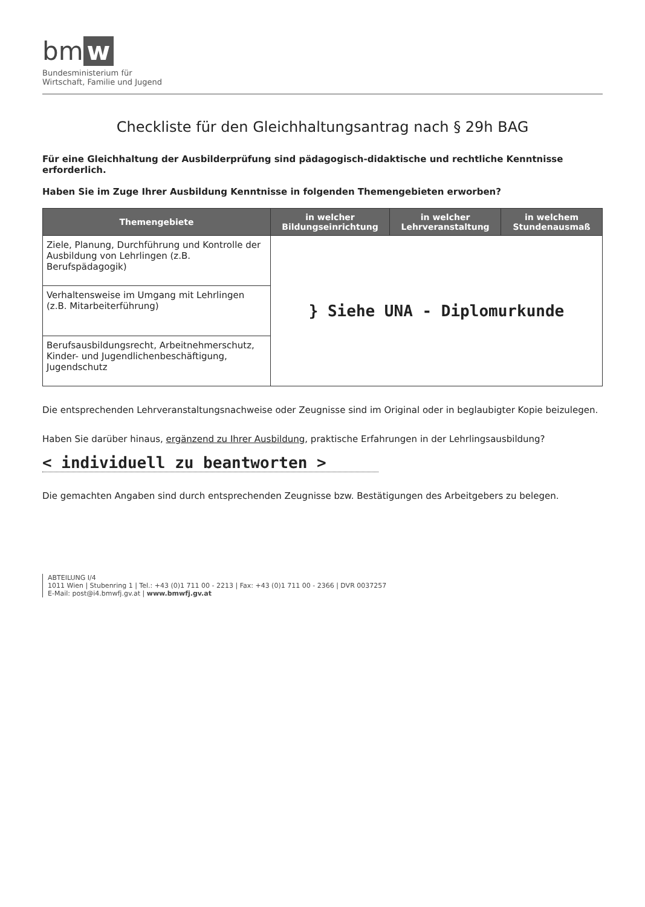bm w
Bundesministerium für
Wirtschaft, Familie und Jugend
Checkliste für den Gleichhaltungsantrag nach § 29h BAG
Für eine Gleichhaltung der Ausbilderprüfung sind pädagogisch-didaktische und rechtliche Kenntnisse erforderlich.
Haben Sie im Zuge Ihrer Ausbildung Kenntnisse in folgenden Themengebieten erworben?
| Themengebiete | in welcher Bildungseinrichtung | in welcher Lehrveranstaltung | in welchem Stundenausmaß |
| --- | --- | --- | --- |
| Ziele, Planung, Durchführung und Kontrolle der Ausbildung von Lehrlingen (z.B. Berufspädagogik) | } Siehe UNA - Diplomurkunde | | |
| Verhaltensweise im Umgang mit Lehrlingen (z.B. Mitarbeiterführung) | | | |
| Berufsausbildungsrecht, Arbeitnehmerschutz, Kinder- und Jugendlichenbeschäftigung, Jugendschutz | | | |
Die entsprechenden Lehrveranstaltungsnachweise oder Zeugnisse sind im Original oder in beglaubigter Kopie beizulegen.
Haben Sie darüber hinaus, ergänzend zu Ihrer Ausbildung, praktische Erfahrungen in der Lehrlingsausbildung?
< individuell zu beantworten >
Die gemachten Angaben sind durch entsprechenden Zeugnisse bzw. Bestätigungen des Arbeitgebers zu belegen.
ABTEILUNG I/4
1011 Wien | Stubenring 1 | Tel.: +43 (0)1 711 00 - 2213 | Fax: +43 (0)1 711 00 - 2366 | DVR 0037257
E-Mail: post@i4.bmwfj.gv.at | www.bmwfj.gv.at